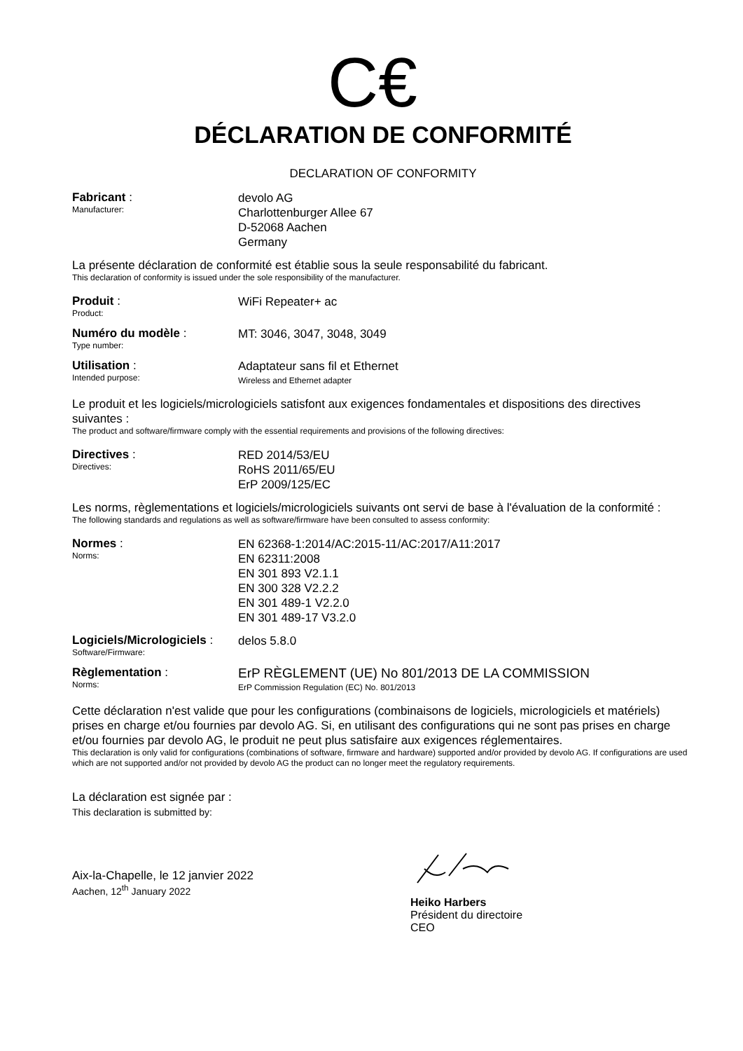C€
DÉCLARATION DE CONFORMITÉ
DECLARATION OF CONFORMITY
Fabricant :
Manufacturer:
devolo AG
Charlottenburger Allee 67
D-52068 Aachen
Germany
La présente déclaration de conformité est établie sous la seule responsabilité du fabricant.
This declaration of conformity is issued under the sole responsibility of the manufacturer.
Produit :
Product:
WiFi Repeater+ ac
Numéro du modèle :
Type number:
MT: 3046, 3047, 3048, 3049
Utilisation :
Intended purpose:
Adaptateur sans fil et Ethernet
Wireless and Ethernet adapter
Le produit et les logiciels/micrologiciels satisfont aux exigences fondamentales et dispositions des directives suivantes :
The product and software/firmware comply with the essential requirements and provisions of the following directives:
Directives :
Directives:
RED 2014/53/EU
RoHS 2011/65/EU
ErP 2009/125/EC
Les norms, règlementations et logiciels/micrologiciels suivants ont servi de base à l'évaluation de la conformité :
The following standards and regulations as well as software/firmware have been consulted to assess conformity:
Normes :
Norms:
EN 62368-1:2014/AC:2015-11/AC:2017/A11:2017
EN 62311:2008
EN 301 893 V2.1.1
EN 300 328 V2.2.2
EN 301 489-1 V2.2.0
EN 301 489-17 V3.2.0
Logiciels/Micrologiciels :
Software/Firmware:
delos 5.8.0
Règlementation :
Norms:
ErP RÈGLEMENT (UE) No 801/2013 DE LA COMMISSION
ErP Commission Regulation (EC) No. 801/2013
Cette déclaration n'est valide que pour les configurations (combinaisons de logiciels, micrologiciels et matériels) prises en charge et/ou fournies par devolo AG. Si, en utilisant des configurations qui ne sont pas prises en charge et/ou fournies par devolo AG, le produit ne peut plus satisfaire aux exigences réglementaires.
This declaration is only valid for configurations (combinations of software, firmware and hardware) supported and/or provided by devolo AG. If configurations are used which are not supported and/or not provided by devolo AG the product can no longer meet the regulatory requirements.
La déclaration est signée par :
This declaration is submitted by:
Aix-la-Chapelle, le 12 janvier 2022
Aachen, 12<sup>th</sup> January 2022
Heiko Harbers
Président du directoire
CEO